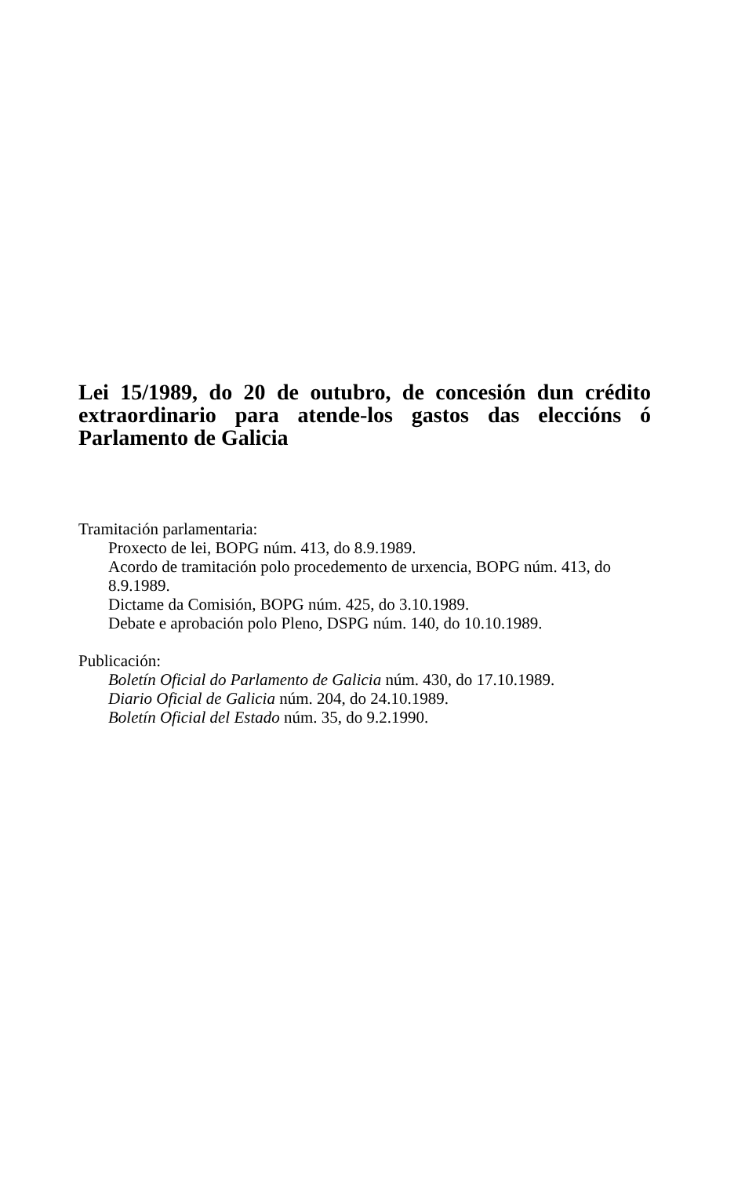Lei 15/1989, do 20 de outubro, de concesión dun crédito extraordinario para atende-los gastos das eleccións ó Parlamento de Galicia
Tramitación parlamentaria:
Proxecto de lei, BOPG núm. 413, do 8.9.1989.
Acordo de tramitación polo procedemento de urxencia, BOPG núm. 413, do 8.9.1989.
Dictame da Comisión, BOPG núm. 425, do 3.10.1989.
Debate e aprobación polo Pleno, DSPG núm. 140, do 10.10.1989.
Publicación:
Boletín Oficial do Parlamento de Galicia núm. 430, do 17.10.1989.
Diario Oficial de Galicia núm. 204, do 24.10.1989.
Boletín Oficial del Estado núm. 35, do 9.2.1990.